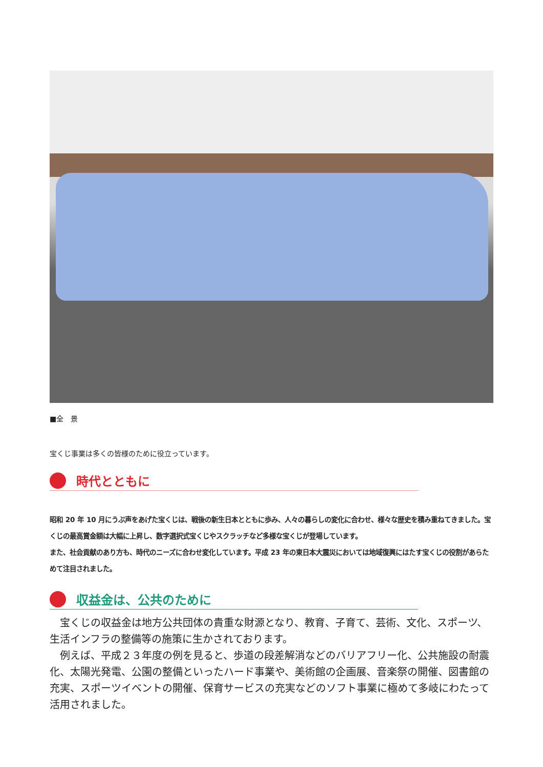■全　景
宝くじ事業は多くの皆様のために役立っています。
時代とともに
昭和 20 年 10 月にうぶ声をあげた宝くじは、戦後の新生日本とともに歩み、人々の暮らしの変化に合わせ、様々な歴史を積み重ねてきました。宝くじの最高賞金額は大幅に上昇し、数字選択式宝くじやスクラッチなど多様な宝くじが登場しています。
また、社会貢献のあり方も、時代のニーズに合わせ変化しています。平成 23 年の東日本大震災においては地域復興にはたす宝くじの役割があらためて注目されました。
収益金は、公共のために
　宝くじの収益金は地方公共団体の貴重な財源となり、教育、子育て、芸術、文化、スポーツ、生活インフラの整備等の施策に生かされております。
　例えば、平成２３年度の例を見ると、歩道の段差解消などのバリアフリー化、公共施設の耐震化、太陽光発電、公園の整備といったハード事業や、美術館の企画展、音楽祭の開催、図書館の充実、スポーツイベントの開催、保育サービスの充実などのソフト事業に極めて多岐にわたって活用されました。